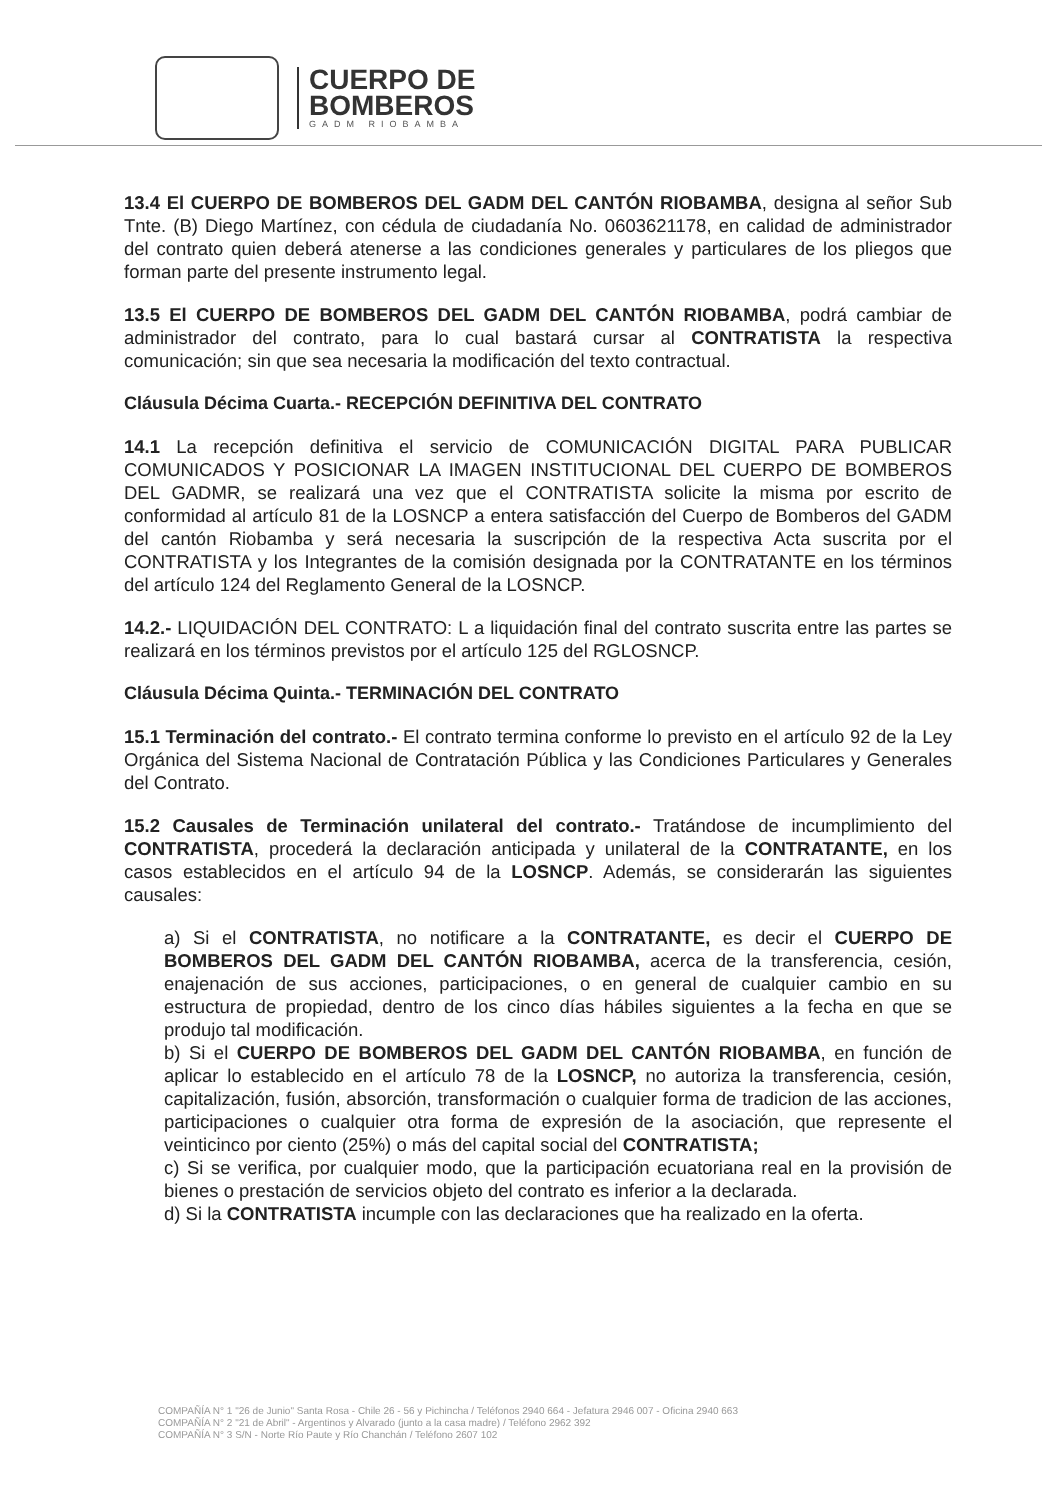CUERPO DE
BOMBEROS
GADM RIOBAMBA
13.4 El CUERPO DE BOMBEROS DEL GADM DEL CANTÓN RIOBAMBA, designa al señor Sub Tnte. (B) Diego Martínez, con cédula de ciudadanía No. 0603621178, en calidad de administrador del contrato quien deberá atenerse a las condiciones generales y particulares de los pliegos que forman parte del presente instrumento legal.
13.5 El CUERPO DE BOMBEROS DEL GADM DEL CANTÓN RIOBAMBA, podrá cambiar de administrador del contrato, para lo cual bastará cursar al CONTRATISTA la respectiva comunicación; sin que sea necesaria la modificación del texto contractual.
Cláusula Décima Cuarta.- RECEPCIÓN DEFINITIVA DEL CONTRATO
14.1 La recepción definitiva el servicio de COMUNICACIÓN DIGITAL PARA PUBLICAR COMUNICADOS Y POSICIONAR LA IMAGEN INSTITUCIONAL DEL CUERPO DE BOMBEROS DEL GADMR, se realizará una vez que el CONTRATISTA solicite la misma por escrito de conformidad al artículo 81 de la LOSNCP a entera satisfacción del Cuerpo de Bomberos del GADM del cantón Riobamba y será necesaria la suscripción de la respectiva Acta suscrita por el CONTRATISTA y los Integrantes de la comisión designada por la CONTRATANTE en los términos del artículo 124 del Reglamento General de la LOSNCP.
14.2.- LIQUIDACIÓN DEL CONTRATO: L a liquidación final del contrato suscrita entre las partes se realizará en los términos previstos por el artículo 125 del RGLOSNCP.
Cláusula Décima Quinta.- TERMINACIÓN DEL CONTRATO
15.1 Terminación del contrato.- El contrato termina conforme lo previsto en el artículo 92 de la Ley Orgánica del Sistema Nacional de Contratación Pública y las Condiciones Particulares y Generales del Contrato.
15.2 Causales de Terminación unilateral del contrato.- Tratándose de incumplimiento del CONTRATISTA, procederá la declaración anticipada y unilateral de la CONTRATANTE, en los casos establecidos en el artículo 94 de la LOSNCP. Además, se considerarán las siguientes causales:
a) Si el CONTRATISTA, no notificare a la CONTRATANTE, es decir el CUERPO DE BOMBEROS DEL GADM DEL CANTÓN RIOBAMBA, acerca de la transferencia, cesión, enajenación de sus acciones, participaciones, o en general de cualquier cambio en su estructura de propiedad, dentro de los cinco días hábiles siguientes a la fecha en que se produjo tal modificación.
b) Si el CUERPO DE BOMBEROS DEL GADM DEL CANTÓN RIOBAMBA, en función de aplicar lo establecido en el artículo 78 de la LOSNCP, no autoriza la transferencia, cesión, capitalización, fusión, absorción, transformación o cualquier forma de tradicion de las acciones, participaciones o cualquier otra forma de expresión de la asociación, que represente el veinticinco por ciento (25%) o más del capital social del CONTRATISTA;
c) Si se verifica, por cualquier modo, que la participación ecuatoriana real en la provisión de bienes o prestación de servicios objeto del contrato es inferior a la declarada.
d) Si la CONTRATISTA incumple con las declaraciones que ha realizado en la oferta.
COMPAÑÍA N° 1 "26 de Junio" Santa Rosa - Chile 26 - 56 y Pichincha / Teléfonos 2940 664 - Jefatura 2946 007 - Oficina 2940 663
COMPAÑÍA N° 2 "21 de Abril" - Argentinos y Alvarado (junto a la casa madre) / Teléfono 2962 392
COMPAÑÍA N° 3 S/N - Norte Río Paute y Río Chanchán / Teléfono 2607 102